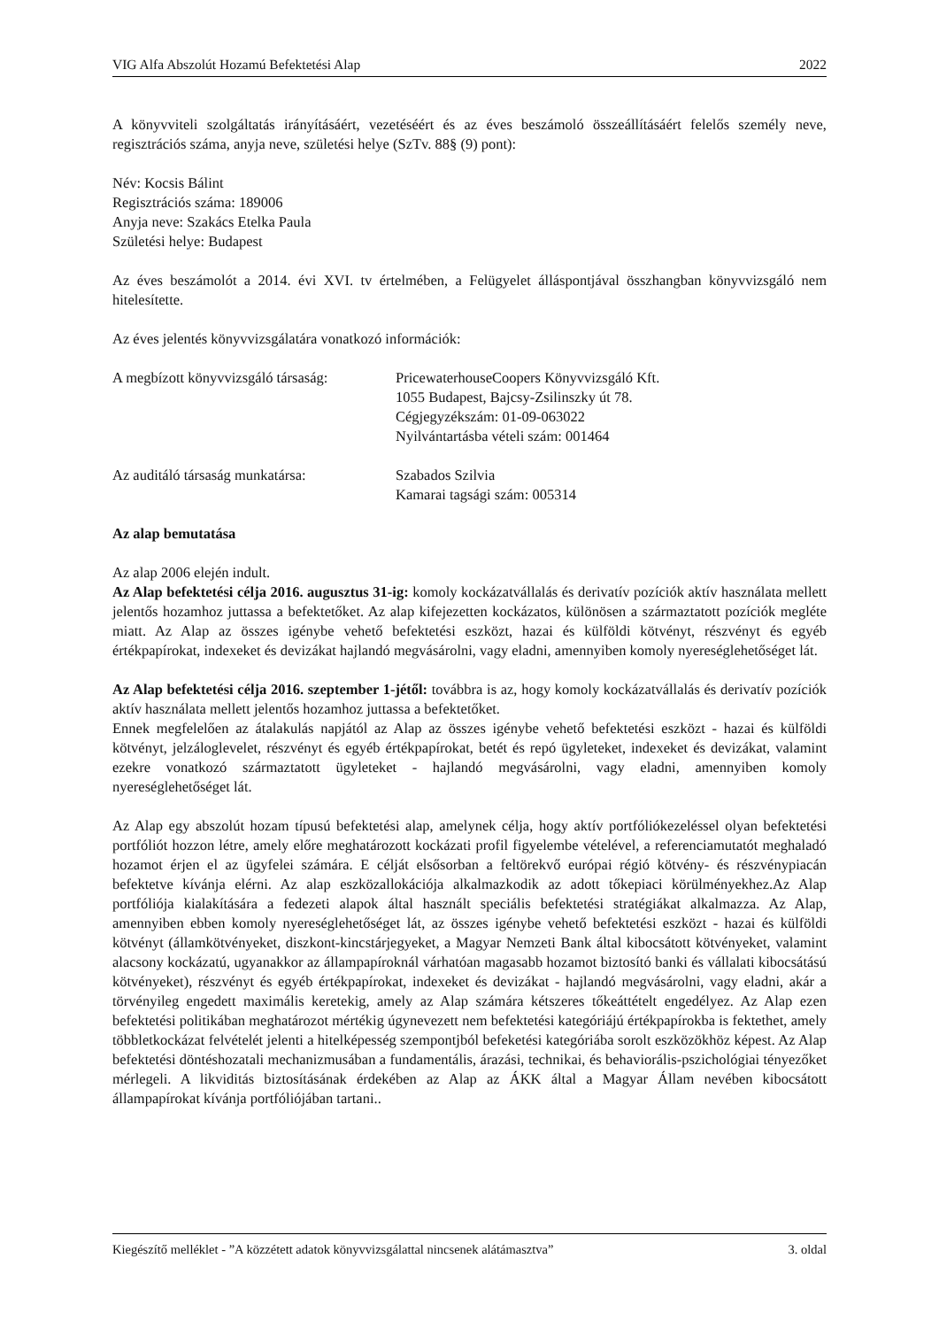VIG Alfa Abszolút Hozamú Befektetési Alap 2022
A könyvviteli szolgáltatás irányításáért, vezetéséért és az éves beszámoló összeállításáért felelős személy neve, regisztrációs száma, anyja neve, születési helye (SzTv. 88§ (9) pont):
Név: Kocsis Bálint
Regisztrációs száma: 189006
Anyja neve: Szakács Etelka Paula
Születési helye: Budapest
Az éves beszámolót a 2014. évi XVI. tv értelmében, a Felügyelet álláspontjával összhangban könyvvizsgáló nem hitelesítette.
Az éves jelentés könyvvizsgálatára vonatkozó információk:
A megbízott könyvvizsgáló társaság:
PricewaterhouseCoopers Könyvvizsgáló Kft.
1055 Budapest, Bajcsy-Zsilinszky út 78.
Cégjegyzékszám: 01-09-063022
Nyilvántartásba vételi szám: 001464
Az auditáló társaság munkatársa: Szabados Szilvia
Kamarai tagsági szám: 005314
Az alap bemutatása
Az alap 2006 elején indult.
Az Alap befektetési célja 2016. augusztus 31-ig: komoly kockázatvállalás és derivatív pozíciók aktív használata mellett jelentős hozamhoz juttassa a befektetőket. Az alap kifejezetten kockázatos, különösen a származtatott pozíciók megléte miatt. Az Alap az összes igénybe vehető befektetési eszközt, hazai és külföldi kötvényt, részvényt és egyéb értékpapírokat, indexeket és devizákat hajlandó megvásárolni, vagy eladni, amennyiben komoly nyereséglehetőséget lát.
Az Alap befektetési célja 2016. szeptember 1-jétől: továbbra is az, hogy komoly kockázatvállalás és derivatív pozíciók aktív használata mellett jelentős hozamhoz juttassa a befektetőket.
Ennek megfelelően az átalakulás napjától az Alap az összes igénybe vehető befektetési eszközt - hazai és külföldi kötvényt, jelzáloglevelet, részvényt és egyéb értékpapírokat, betét és repó ügyleteket, indexeket és devizákat, valamint ezekre vonatkozó származtatott ügyleteket - hajlandó megvásárolni, vagy eladni, amennyiben komoly nyereséglehetőséget lát.
Az Alap egy abszolút hozam típusú befektetési alap, amelynek célja, hogy aktív portfóliókezeléssel olyan befektetési portfóliót hozzon létre, amely előre meghatározott kockázati profil figyelembe vételével, a referenciamutatót meghaladó hozamot érjen el az ügyfelei számára. E célját elsősorban a feltörekvő európai régió kötvény- és részvénypiacán befektetve kívánja elérni. Az alap eszközallokációja alkalmazkodik az adott tőkepiaci körülményekhez.Az Alap portfóliója kialakítására a fedezeti alapok által használt speciális befektetési stratégiákat alkalmazza. Az Alap, amennyiben ebben komoly nyereséglehetőséget lát, az összes igénybe vehető befektetési eszközt - hazai és külföldi kötvényt (államkötvényeket, diszkont-kincstárjegyeket, a Magyar Nemzeti Bank által kibocsátott kötvényeket, valamint alacsony kockázatú, ugyanakkor az állampapíroknál várhatóan magasabb hozamot biztosító banki és vállalati kibocsátású kötvényeket), részvényt és egyéb értékpapírokat, indexeket és devizákat - hajlandó megvásárolni, vagy eladni, akár a törvényileg engedett maximális keretekig, amely az Alap számára kétszeres tőkeáttételt engedélyez. Az Alap ezen befektetési politikában meghatározot mértékig úgynevezett nem befektetési kategóriájú értékpapírokba is fektethet, amely többletkockázat felvételét jelenti a hitelképesség szempontjból befeketési kategóriába sorolt eszközökhöz képest. Az Alap befektetési döntéshozatali mechanizmusában a fundamentális, árazási, technikai, és behaviorális-pszichológiai tényezőket mérlegeli. A likviditás biztosításának érdekében az Alap az ÁKK által a Magyar Állam nevében kibocsátott állampapírokat kívánja portfóliójában tartani..
Kiegészítő melléklet - ”A közzétett adatok könyvvizsgálattal nincsenek alátámasztva” 3. oldal